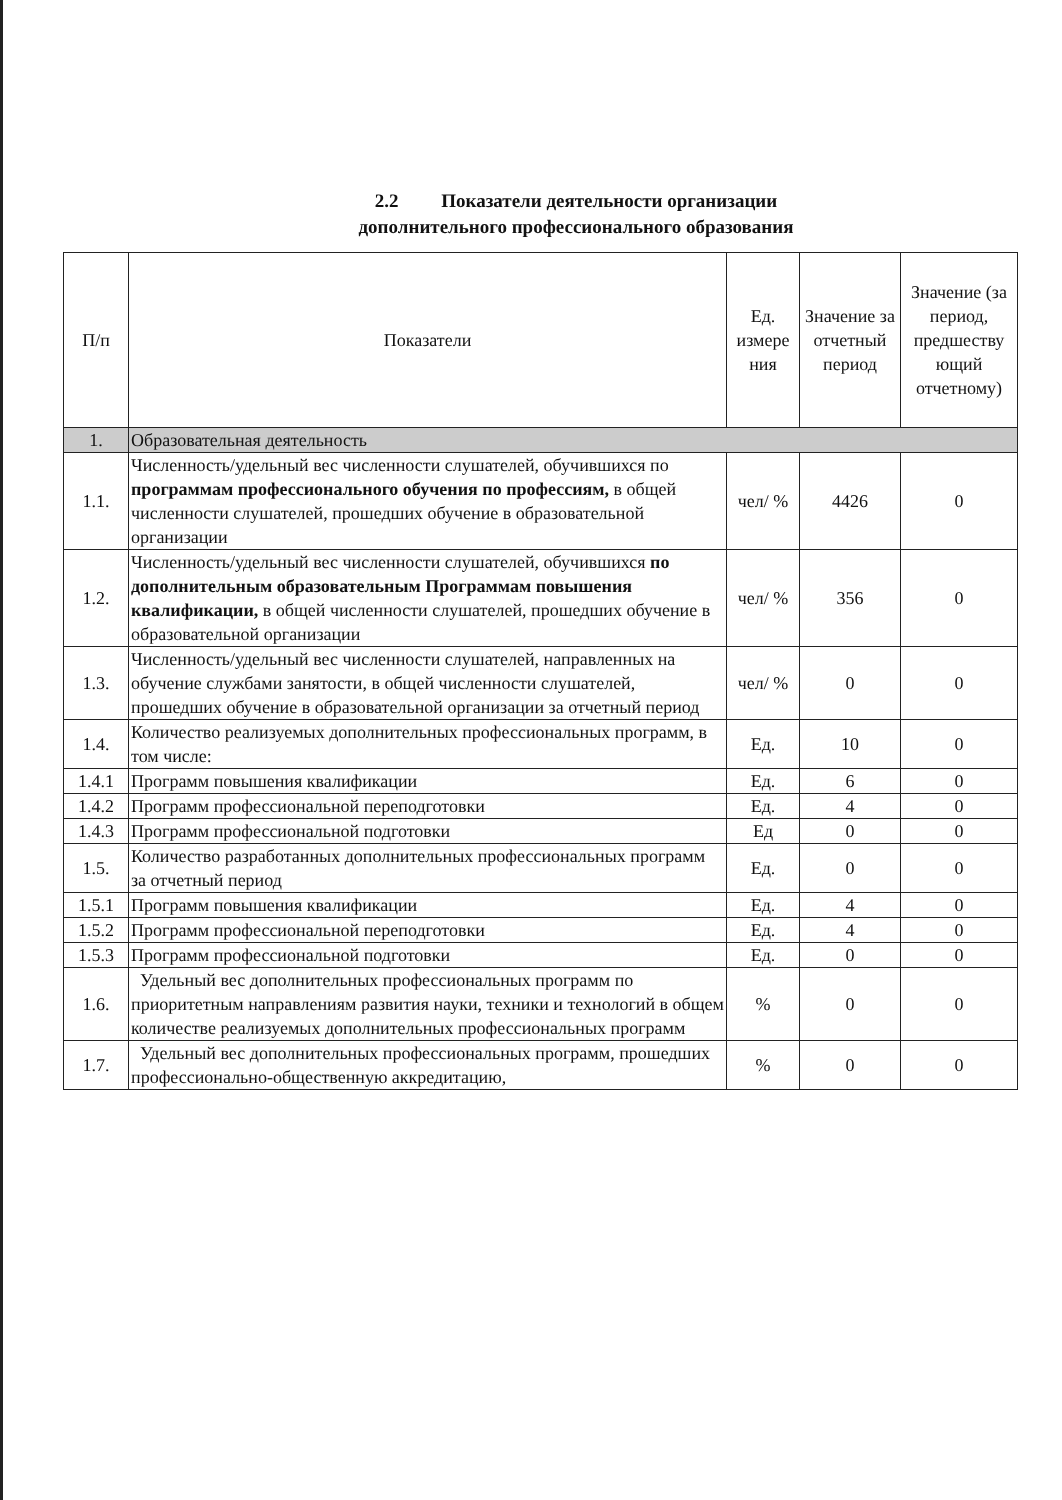2.2 Показатели деятельности организации
дополнительного профессионального образования
| П/п | Показатели | Ед. измере ния | Значение за отчетный период | Значение (за период, предшеству ющий отчетному) |
| --- | --- | --- | --- | --- |
| 1. | Образовательная деятельность | | | |
| 1.1. | Численность/удельный вес численности слушателей, обучившихся по программам профессионального обучения по профессиям, в общей численности слушателей, прошедших обучение в образовательной организации | чел/ % | 4426 | 0 |
| 1.2. | Численность/удельный вес численности слушателей, обучившихся по дополнительным образовательным Программам повышения квалификации, в общей численности слушателей, прошедших обучение в образовательной организации | чел/ % | 356 | 0 |
| 1.3. | Численность/удельный вес численности слушателей, направленных на обучение службами занятости, в общей численности слушателей, прошедших обучение в образовательной организации за отчетный период | чел/ % | 0 | 0 |
| 1.4. | Количество реализуемых дополнительных профессиональных программ, в том числе: | Ед. | 10 | 0 |
| 1.4.1 | Программ повышения квалификации | Ед. | 6 | 0 |
| 1.4.2 | Программ профессиональной переподготовки | Ед. | 4 | 0 |
| 1.4.3 | Программ профессиональной подготовки | Ед | 0 | 0 |
| 1.5. | Количество разработанных дополнительных профессиональных программ за отчетный период | Ед. | 0 | 0 |
| 1.5.1 | Программ повышения квалификации | Ед. | 4 | 0 |
| 1.5.2 | Программ профессиональной переподготовки | Ед. | 4 | 0 |
| 1.5.3 | Программ профессиональной подготовки | Ед. | 0 | 0 |
| 1.6. | Удельный вес дополнительных профессиональных программ по приоритетным направлениям развития науки, техники и технологий в общем количестве реализуемых дополнительных профессиональных программ | % | 0 | 0 |
| 1.7. | Удельный вес дополнительных профессиональных программ, прошедших профессионально-общественную аккредитацию, | % | 0 | 0 |